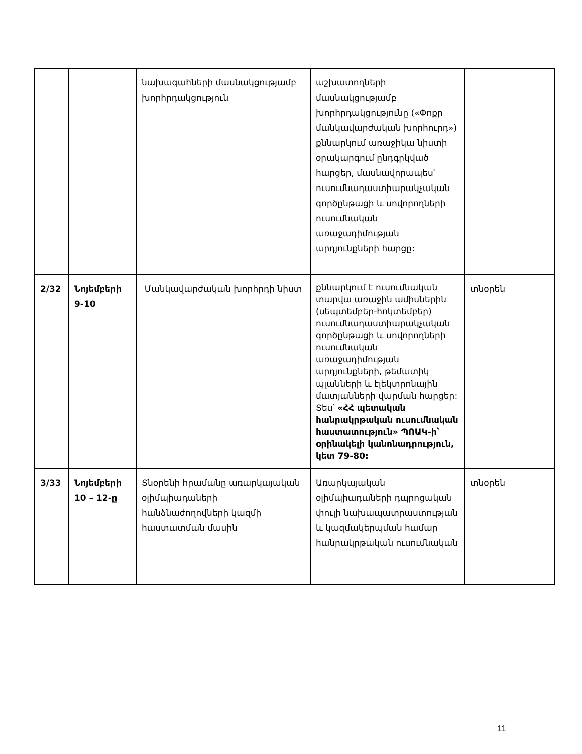| | | նախագահների մասնակցությամբ խորհրդակցություն | աշխատողների մասնակցությամբ խորհրդակցությունը («Փոքր մանկավարժական խորհուրդ») քննարկում առաջիկա նիստի օրակարգում ընդգրկված հարցեր, մասնավորապես՝ ուսումնադաստիարակչական գործընթացի և սովորողների ուսումնական առաջադիմության արդյունքների հարցը: | |
| 2/32 | Նոյեմբերի 9-10 | Մանկավարժական խորհրդի նիստ | քննարկում է ուսումնական տարվա առաջին ամիսներին (սեպտեմբեր-հոկտեմբեր) ուսումնադաստիարակչական գործընթացի և սովորողների ուսումնական առաջադիմության արդյունքների, թեմատիկ պլանների և էլեկտրոնային մատյանների վարման հարցեր: Տես՝ «ՀՀ պետական հանրակրթական ուսումնական հաստատություն» ՊՈԱԿ-ի՝ օրինակելի կանոնադրություն, կետ 79-80: | տնօրեն |
| 3/33 | Նոյեմբերի 10 – 12-ը | Տնօրենի հրամանը առարկայական օլիմպիադաների հանձնաժողովների կազմի հաստատման մասին | Առարկայական օլիմպիադաների դպրոցական փուլի նախապատրաստության և կազմակերպման համար հանրակրթական ուսումնական | տնօրեն |
11